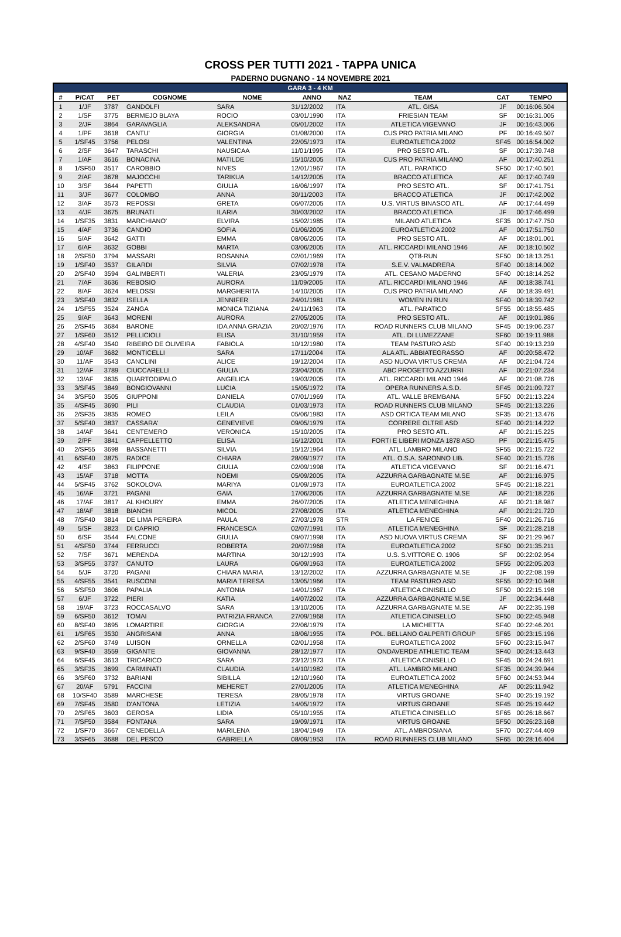CROSS PER TUTTI 2021 - TAPPA UNICA
PADERNO DUGNANO - 14 NOVEMBRE 2021
| GARA 3 - 4 KM | | | | | | | | | |
| --- | --- | --- | --- | --- | --- | --- | --- | --- | --- |
| # | P/CAT | PET | COGNOME | NOME | ANNO | NAZ | TEAM | CAT | TEMPO |
| 1 | 1/JF | 3787 | GANDOLFI | SARA | 31/12/2002 | ITA | ATL. GISA | JF | 00:16:06.504 |
| 2 | 1/SF | 3775 | BERMEJO BLAYA | ROCIO | 03/01/1990 | ITA | FRIESIAN TEAM | SF | 00:16:31.005 |
| 3 | 2/JF | 3864 | GARAVAGLIA | ALEKSANDRA | 05/01/2002 | ITA | ATLETICA VIGEVANO | JF | 00:16:43.006 |
| 4 | 1/PF | 3618 | CANTU' | GIORGIA | 01/08/2000 | ITA | CUS PRO PATRIA MILANO | PF | 00:16:49.507 |
| 5 | 1/SF45 | 3756 | PELOSI | VALENTINA | 22/05/1973 | ITA | EUROATLETICA 2002 | SF45 | 00:16:54.002 |
| 6 | 2/SF | 3647 | TARASCHI | NAUSICAA | 11/01/1995 | ITA | PRO SESTO ATL. | SF | 00:17:39.748 |
| 7 | 1/AF | 3616 | BONACINA | MATILDE | 15/10/2005 | ITA | CUS PRO PATRIA MILANO | AF | 00:17:40.251 |
| 8 | 1/SF50 | 3517 | CAROBBIO | NIVES | 12/01/1967 | ITA | ATL. PARATICO | SF50 | 00:17:40.501 |
| 9 | 2/AF | 3678 | MAJOCCHI | TARIKUA | 14/12/2005 | ITA | BRACCO ATLETICA | AF | 00:17:40.749 |
| 10 | 3/SF | 3644 | PAPETTI | GIULIA | 16/06/1997 | ITA | PRO SESTO ATL. | SF | 00:17:41.751 |
| 11 | 3/JF | 3677 | COLOMBO | ANNA | 30/11/2003 | ITA | BRACCO ATLETICA | JF | 00:17:42.002 |
| 12 | 3/AF | 3573 | REPOSSI | GRETA | 06/07/2005 | ITA | U.S. VIRTUS BINASCO ATL. | AF | 00:17:44.499 |
| 13 | 4/JF | 3675 | BRUNATI | ILARIA | 30/03/2002 | ITA | BRACCO ATLETICA | JF | 00:17:46.499 |
| 14 | 1/SF35 | 3831 | MARCHIANO' | ELVIRA | 15/02/1985 | ITA | MILANO ATLETICA | SF35 | 00:17:47.750 |
| 15 | 4/AF | 3736 | CANDIO | SOFIA | 01/06/2005 | ITA | EUROATLETICA 2002 | AF | 00:17:51.750 |
| 16 | 5/AF | 3642 | GATTI | EMMA | 08/06/2005 | ITA | PRO SESTO ATL. | AF | 00:18:01.001 |
| 17 | 6/AF | 3632 | GOBBI | MARTA | 03/06/2005 | ITA | ATL. RICCARDI MILANO 1946 | AF | 00:18:10.502 |
| 18 | 2/SF50 | 3794 | MASSARI | ROSANNA | 02/01/1969 | ITA | QT8-RUN | SF50 | 00:18:13.251 |
| 19 | 1/SF40 | 3537 | GILARDI | SILVIA | 07/02/1978 | ITA | S.E.V. VALMADRERA | SF40 | 00:18:14.002 |
| 20 | 2/SF40 | 3594 | GALIMBERTI | VALERIA | 23/05/1979 | ITA | ATL. CESANO MADERNO | SF40 | 00:18:14.252 |
| 21 | 7/AF | 3636 | REBOSIO | AURORA | 11/09/2005 | ITA | ATL. RICCARDI MILANO 1946 | AF | 00:18:38.741 |
| 22 | 8/AF | 3624 | MELOSSI | MARGHERITA | 14/10/2005 | ITA | CUS PRO PATRIA MILANO | AF | 00:18:39.491 |
| 23 | 3/SF40 | 3832 | ISELLA | JENNIFER | 24/01/1981 | ITA | WOMEN IN RUN | SF40 | 00:18:39.742 |
| 24 | 1/SF55 | 3524 | ZANGA | MONICA TIZIANA | 24/11/1963 | ITA | ATL. PARATICO | SF55 | 00:18:55.485 |
| 25 | 9/AF | 3643 | MORENI | AURORA | 27/05/2005 | ITA | PRO SESTO ATL. | AF | 00:19:01.986 |
| 26 | 2/SF45 | 3684 | BARONE | IDA ANNA GRAZIA | 20/02/1976 | ITA | ROAD RUNNERS CLUB MILANO | SF45 | 00:19:06.237 |
| 27 | 1/SF60 | 3512 | PELLICIOLI | ELISA | 31/10/1959 | ITA | ATL. DI LUMEZZANE | SF60 | 00:19:11.988 |
| 28 | 4/SF40 | 3540 | RIBEIRO DE OLIVEIRA | FABIOLA | 10/12/1980 | ITA | TEAM PASTURO ASD | SF40 | 00:19:13.239 |
| 29 | 10/AF | 3682 | MONTICELLI | SARA | 17/11/2004 | ITA | ALA ATL. ABBIATEGRASSO | AF | 00:20:58.472 |
| 30 | 11/AF | 3543 | CANCLINI | ALICE | 19/12/2004 | ITA | ASD NUOVA VIRTUS CREMA | AF | 00:21:04.724 |
| 31 | 12/AF | 3789 | CIUCCARELLI | GIULIA | 23/04/2005 | ITA | ABC PROGETTO AZZURRI | AF | 00:21:07.234 |
| 32 | 13/AF | 3635 | QUARTODIPALO | ANGELICA | 19/03/2005 | ITA | ATL. RICCARDI MILANO 1946 | AF | 00:21:08.726 |
| 33 | 3/SF45 | 3849 | BONGIOVANNI | LUCIA | 15/05/1972 | ITA | OPERA RUNNERS A.S.D. | SF45 | 00:21:09.727 |
| 34 | 3/SF50 | 3505 | GIUPPONI | DANIELA | 07/01/1969 | ITA | ATL. VALLE BREMBANA | SF50 | 00:21:13.224 |
| 35 | 4/SF45 | 3690 | PILI | CLAUDIA | 01/03/1973 | ITA | ROAD RUNNERS CLUB MILANO | SF45 | 00:21:13.226 |
| 36 | 2/SF35 | 3835 | ROMEO | LEILA | 05/06/1983 | ITA | ASD ORTICA TEAM MILANO | SF35 | 00:21:13.476 |
| 37 | 5/SF40 | 3837 | CASSARA' | GENEVIEVE | 09/05/1979 | ITA | CORRERE OLTRE ASD | SF40 | 00:21:14.222 |
| 38 | 14/AF | 3641 | CENTEMERO | VERONICA | 15/10/2005 | ITA | PRO SESTO ATL. | AF | 00:21:15.225 |
| 39 | 2/PF | 3841 | CAPPELLETTO | ELISA | 16/12/2001 | ITA | FORTI E LIBERI MONZA 1878 ASD | PF | 00:21:15.475 |
| 40 | 2/SF55 | 3698 | BASSANETTI | SILVIA | 15/12/1964 | ITA | ATL. LAMBRO MILANO | SF55 | 00:21:15.722 |
| 41 | 6/SF40 | 3875 | RADICE | CHIARA | 28/09/1977 | ITA | ATL. O.S.A. SARONNO LIB. | SF40 | 00:21:15.726 |
| 42 | 4/SF | 3863 | FILIPPONE | GIULIA | 02/09/1998 | ITA | ATLETICA VIGEVANO | SF | 00:21:16.471 |
| 43 | 15/AF | 3718 | MOTTA | NOEMI | 05/09/2005 | ITA | AZZURRA GARBAGNATE M.SE | AF | 00:21:16.975 |
| 44 | 5/SF45 | 3762 | SOKOLOVA | MARIYA | 01/09/1973 | ITA | EUROATLETICA 2002 | SF45 | 00:21:18.221 |
| 45 | 16/AF | 3721 | PAGANI | GAIA | 17/06/2005 | ITA | AZZURRA GARBAGNATE M.SE | AF | 00:21:18.226 |
| 46 | 17/AF | 3817 | AL KHOURY | EMMA | 26/07/2005 | ITA | ATLETICA MENEGHINA | AF | 00:21:18.987 |
| 47 | 18/AF | 3818 | BIANCHI | MICOL | 27/08/2005 | ITA | ATLETICA MENEGHINA | AF | 00:21:21.720 |
| 48 | 7/SF40 | 3814 | DE LIMA PEREIRA | PAULA | 27/03/1978 | STR | LA FENICE | SF40 | 00:21:26.716 |
| 49 | 5/SF | 3823 | DI CAPRIO | FRANCESCA | 02/07/1991 | ITA | ATLETICA MENEGHINA | SF | 00:21:28.218 |
| 50 | 6/SF | 3544 | FALCONE | GIULIA | 09/07/1998 | ITA | ASD NUOVA VIRTUS CREMA | SF | 00:21:29.967 |
| 51 | 4/SF50 | 3744 | FERRUCCI | ROBERTA | 20/07/1968 | ITA | EUROATLETICA 2002 | SF50 | 00:21:35.211 |
| 52 | 7/SF | 3671 | MERENDA | MARTINA | 30/12/1993 | ITA | U.S. S.VITTORE O. 1906 | SF | 00:22:02.954 |
| 53 | 3/SF55 | 3737 | CANUTO | LAURA | 06/09/1963 | ITA | EUROATLETICA 2002 | SF55 | 00:22:05.203 |
| 54 | 5/JF | 3720 | PAGANI | CHIARA MARIA | 13/12/2002 | ITA | AZZURRA GARBAGNATE M.SE | JF | 00:22:08.199 |
| 55 | 4/SF55 | 3541 | RUSCONI | MARIA TERESA | 13/05/1966 | ITA | TEAM PASTURO ASD | SF55 | 00:22:10.948 |
| 56 | 5/SF50 | 3606 | PAPALIA | ANTONIA | 14/01/1967 | ITA | ATLETICA CINISELLO | SF50 | 00:22:15.198 |
| 57 | 6/JF | 3722 | PIERI | KATIA | 14/07/2002 | ITA | AZZURRA GARBAGNATE M.SE | JF | 00:22:34.448 |
| 58 | 19/AF | 3723 | ROCCASALVO | SARA | 13/10/2005 | ITA | AZZURRA GARBAGNATE M.SE | AF | 00:22:35.198 |
| 59 | 6/SF50 | 3612 | TOMAI | PATRIZIA FRANCA | 27/09/1968 | ITA | ATLETICA CINISELLO | SF50 | 00:22:45.948 |
| 60 | 8/SF40 | 3695 | LOMARTIRE | GIORGIA | 22/06/1979 | ITA | LA MICHETTA | SF40 | 00:22:46.201 |
| 61 | 1/SF65 | 3530 | ANGRISANI | ANNA | 18/06/1955 | ITA | POL. BELLANO GALPERTI GROUP | SF65 | 00:23:15.196 |
| 62 | 2/SF60 | 3749 | LUISON | ORNELLA | 02/01/1958 | ITA | EUROATLETICA 2002 | SF60 | 00:23:15.947 |
| 63 | 9/SF40 | 3559 | GIGANTE | GIOVANNA | 28/12/1977 | ITA | ONDAVERDE ATHLETIC TEAM | SF40 | 00:24:13.443 |
| 64 | 6/SF45 | 3613 | TRICARICO | SARA | 23/12/1973 | ITA | ATLETICA CINISELLO | SF45 | 00:24:24.691 |
| 65 | 3/SF35 | 3699 | CARMINATI | CLAUDIA | 14/10/1982 | ITA | ATL. LAMBRO MILANO | SF35 | 00:24:39.944 |
| 66 | 3/SF60 | 3732 | BARIANI | SIBILLA | 12/10/1960 | ITA | EUROATLETICA 2002 | SF60 | 00:24:53.944 |
| 67 | 20/AF | 5791 | FACCINI | MEHERET | 27/01/2005 | ITA | ATLETICA MENEGHINA | AF | 00:25:11.942 |
| 68 | 10/SF40 | 3589 | MARCHESE | TERESA | 28/05/1978 | ITA | VIRTUS GROANE | SF40 | 00:25:19.192 |
| 69 | 7/SF45 | 3580 | D'ANTONA | LETIZIA | 14/05/1972 | ITA | VIRTUS GROANE | SF45 | 00:25:19.442 |
| 70 | 2/SF65 | 3603 | GEROSA | LIDIA | 05/10/1955 | ITA | ATLETICA CINISELLO | SF65 | 00:26:18.667 |
| 71 | 7/SF50 | 3584 | FONTANA | SARA | 19/09/1971 | ITA | VIRTUS GROANE | SF50 | 00:26:23.168 |
| 72 | 1/SF70 | 3667 | CENEDELLA | MARILENA | 18/04/1949 | ITA | ATL. AMBROSIANA | SF70 | 00:27:44.409 |
| 73 | 3/SF65 | 3688 | DEL PESCO | GABRIELLA | 08/09/1953 | ITA | ROAD RUNNERS CLUB MILANO | SF65 | 00:28:16.404 |